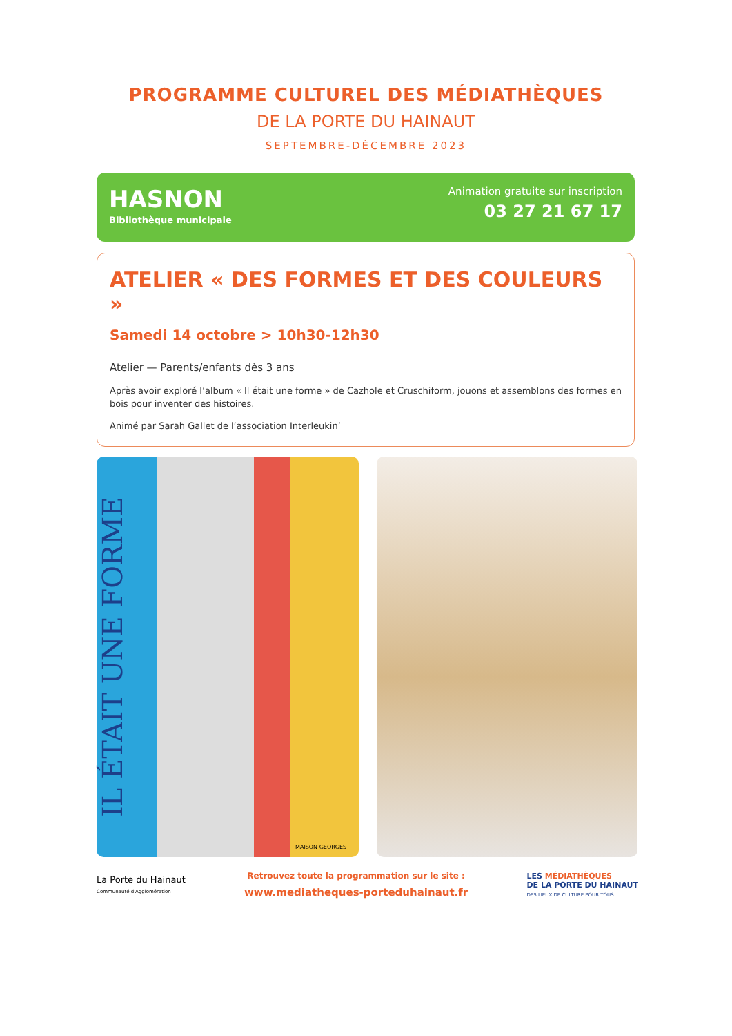PROGRAMME CULTUREL DES MÉDIATHÈQUES
DE LA PORTE DU HAINAUT
SEPTEMBRE-DÉCEMBRE 2023
HASNON
Bibliothèque municipale
Animation gratuite sur inscription
03 27 21 67 17
ATELIER « DES FORMES ET DES COULEURS »
Samedi 14 octobre > 10h30-12h30
Atelier — Parents/enfants dès 3 ans
Après avoir exploré l’album « Il était une forme » de Cazhole et Cruschiform, jouons et assemblons des formes en bois pour inventer des histoires.
Animé par Sarah Gallet de l’association Interleukin’
IL ÉTAIT UNE FORME
MAISON GEORGES
La Porte du Hainaut
Communauté d'Agglomération
Retrouvez toute la programmation sur le site :
www.mediatheques-porteduhainaut.fr
LES MÉDIATHÈQUES
DE LA PORTE DU HAINAUT
DES LIEUX DE CULTURE POUR TOUS